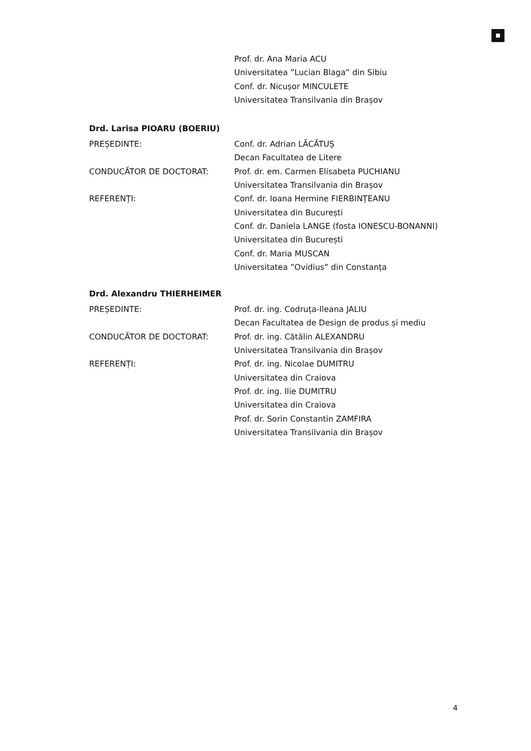Prof. dr. Ana Maria ACU
Universitatea ”Lucian Blaga” din Sibiu
Conf. dr. Nicușor MINCULETE
Universitatea Transilvania din Brașov
Drd. Larisa PIOARU (BOERIU)
PREȘEDINTE: Conf. dr. Adrian LĂCĂTUȘ
Decan Facultatea de Litere
CONDUCĂTOR DE DOCTORAT: Prof. dr. em. Carmen Elisabeta PUCHIANU
Universitatea Transilvania din Brașov
REFERENȚI: Conf. dr. Ioana Hermine FIERBINȚEANU
Universitatea din București
Conf. dr. Daniela LANGE (fosta IONESCU-BONANNI)
Universitatea din București
Conf. dr. Maria MUSCAN
Universitatea ”Ovidius” din Constanța
Drd. Alexandru THIERHEIMER
PREȘEDINTE: Prof. dr. ing. Codruța-Ileana JALIU
Decan Facultatea de Design de produs și mediu
CONDUCĂTOR DE DOCTORAT: Prof. dr. ing. Cătălin ALEXANDRU
Universitatea Transilvania din Brașov
REFERENȚI: Prof. dr. ing. Nicolae DUMITRU
Universitatea din Craiova
Prof. dr. ing. Ilie DUMITRU
Universitatea din Craiova
Prof. dr. Sorin Constantin ZAMFIRA
Universitatea Transilvania din Brașov
4